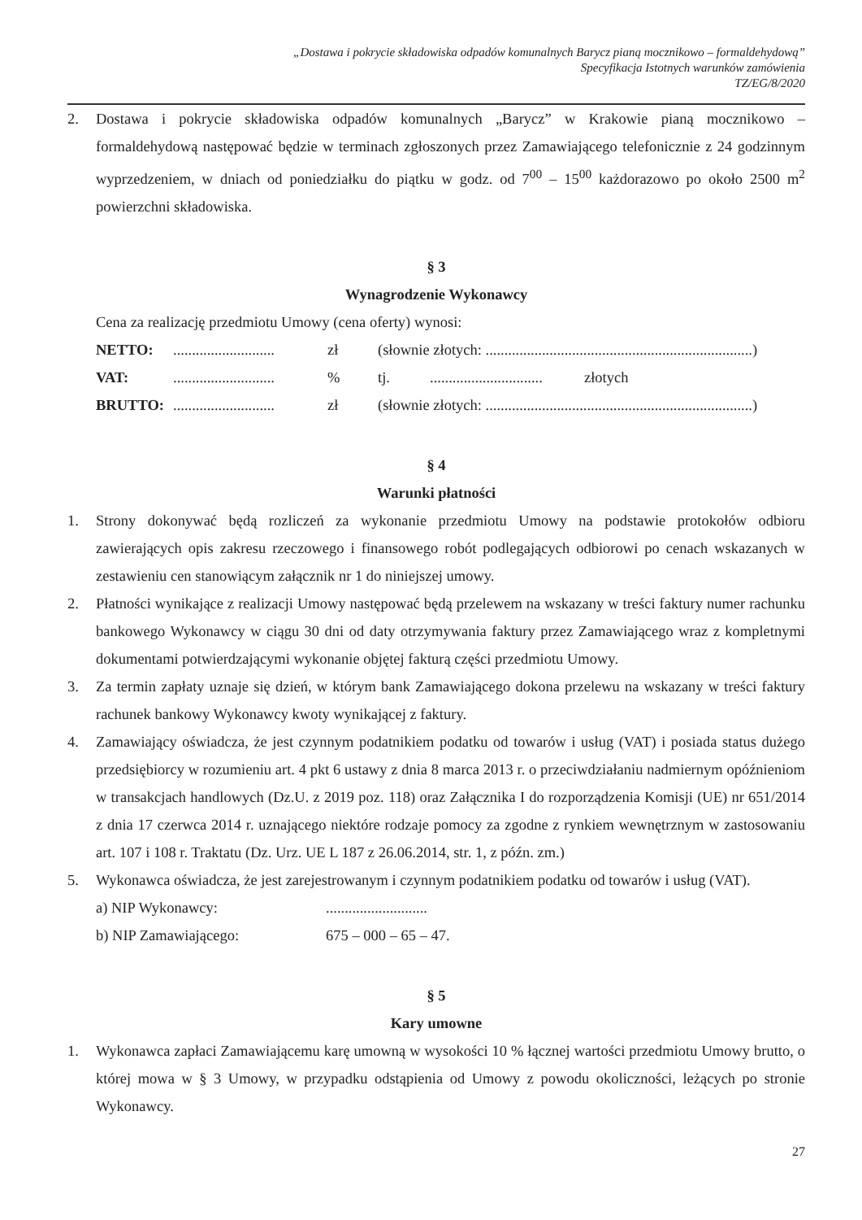„Dostawa i pokrycie składowiska odpadów komunalnych Barycz pianą mocznikowo – formaldehydową”
Specyfikacja Istotnych warunków zamówienia
TZ/EG/8/2020
2. Dostawa i pokrycie składowiska odpadów komunalnych „Barycz” w Krakowie pianą mocznikowo – formaldehydową następować będzie w terminach zgłoszonych przez Zamawiającego telefonicznie z 24 godzinnym wyprzedzeniem, w dniach od poniedziałku do piątku w godz. od 7<sup>00</sup> – 15<sup>00</sup> każdorazowo po około 2500 m<sup>2</sup> powierzchni składowiska.
§ 3
Wynagrodzenie Wykonawcy
Cena za realizację przedmiotu Umowy (cena oferty) wynosi:
| NETTO: | ........................... | zł | (słownie złotych: .......................................................................) | | |
| VAT: | ........................... | % | tj. | .............................. | złotych |
| BRUTTO: | ........................... | zł | (słownie złotych: .......................................................................) | | |
§ 4
Warunki płatności
1. Strony dokonywać będą rozliczeń za wykonanie przedmiotu Umowy na podstawie protokołów odbioru zawierających opis zakresu rzeczowego i finansowego robót podlegających odbiorowi po cenach wskazanych w zestawieniu cen stanowiącym załącznik nr 1 do niniejszej umowy.
2. Płatności wynikające z realizacji Umowy następować będą przelewem na wskazany w treści faktury numer rachunku bankowego Wykonawcy w ciągu 30 dni od daty otrzymywania faktury przez Zamawiającego wraz z kompletnymi dokumentami potwierdzającymi wykonanie objętej fakturą części przedmiotu Umowy.
3. Za termin zapłaty uznaje się dzień, w którym bank Zamawiającego dokona przelewu na wskazany w treści faktury rachunek bankowy Wykonawcy kwoty wynikającej z faktury.
4. Zamawiający oświadcza, że jest czynnym podatnikiem podatku od towarów i usług (VAT) i posiada status dużego przedsiębiorcy w rozumieniu art. 4 pkt 6 ustawy z dnia 8 marca 2013 r. o przeciwdziałaniu nadmiernym opóźnieniom w transakcjach handlowych (Dz.U. z 2019 poz. 118) oraz Załącznika I do rozporządzenia Komisji (UE) nr 651/2014 z dnia 17 czerwca 2014 r. uznającego niektóre rodzaje pomocy za zgodne z rynkiem wewnętrznym w zastosowaniu art. 107 i 108 r. Traktatu (Dz. Urz. UE L 187 z 26.06.2014, str. 1, z późn. zm.)
5. Wykonawca oświadcza, że jest zarejestrowanym i czynnym podatnikiem podatku od towarów i usług (VAT).
| a) NIP Wykonawcy: | ........................... |
| b) NIP Zamawiającego: | 675 – 000 – 65 – 47. |
§ 5
Kary umowne
1. Wykonawca zapłaci Zamawiającemu karę umowną w wysokości 10 % łącznej wartości przedmiotu Umowy brutto, o której mowa w § 3 Umowy, w przypadku odstąpienia od Umowy z powodu okoliczności, leżących po stronie Wykonawcy.
27